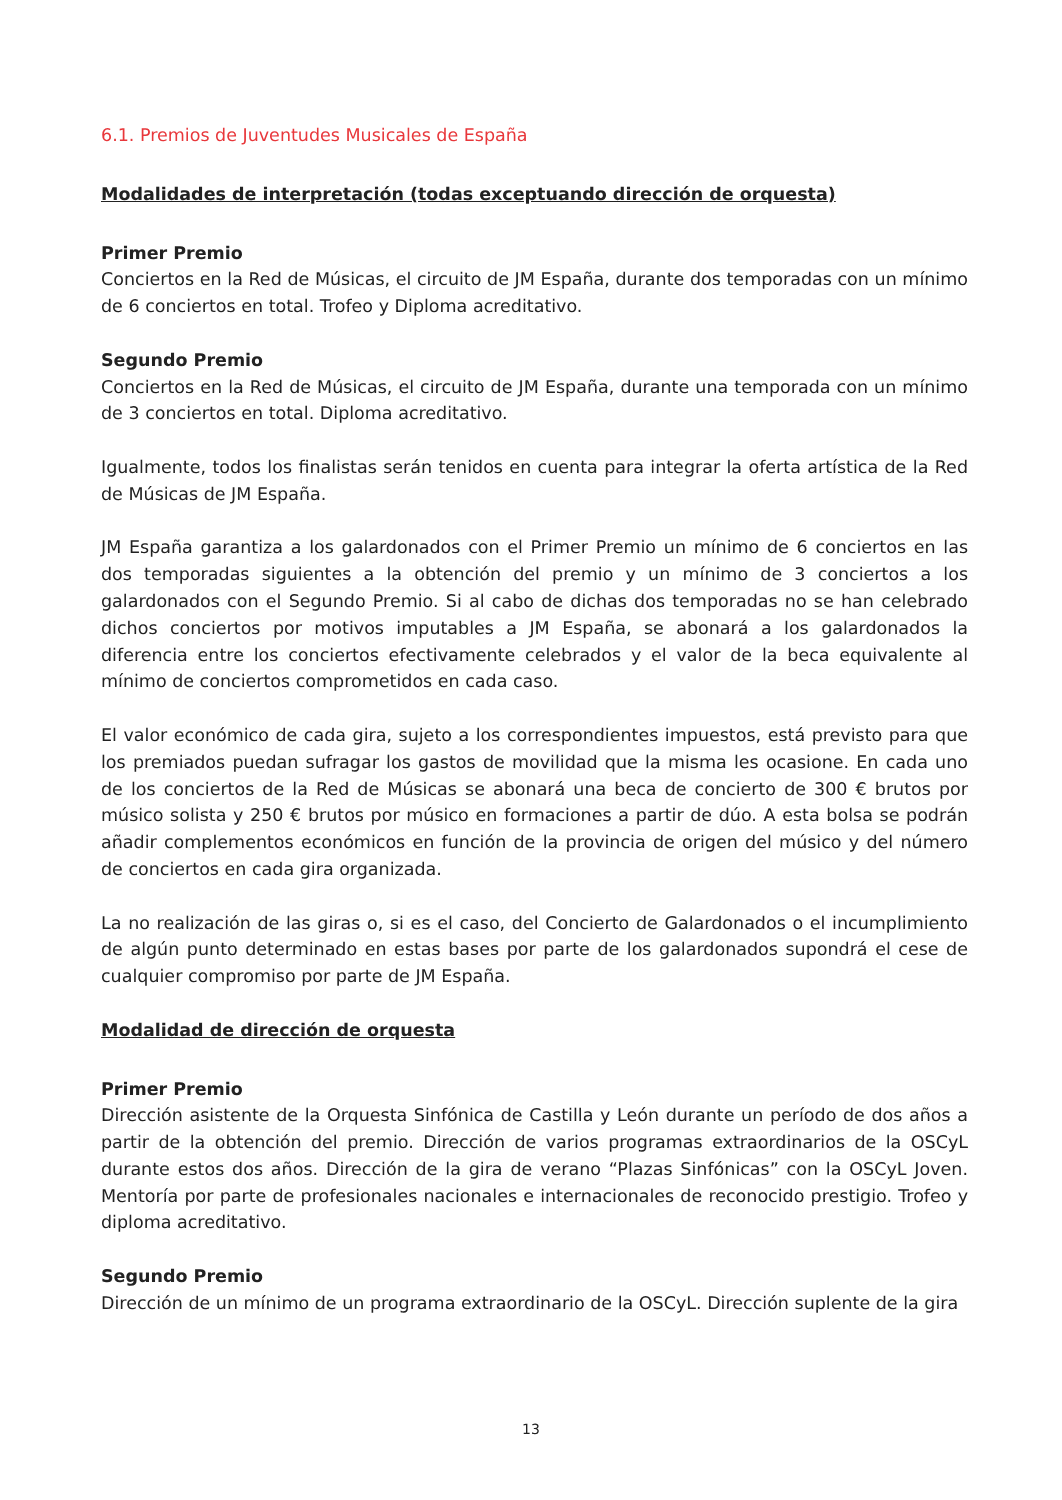6.1. Premios de Juventudes Musicales de España
Modalidades de interpretación (todas exceptuando dirección de orquesta)
Primer Premio
Conciertos en la Red de Músicas, el circuito de JM España, durante dos temporadas con un mínimo de 6 conciertos en total. Trofeo y Diploma acreditativo.
Segundo Premio
Conciertos en la Red de Músicas, el circuito de JM España, durante una temporada con un mínimo de 3 conciertos en total. Diploma acreditativo.
Igualmente, todos los finalistas serán tenidos en cuenta para integrar la oferta artística de la Red de Músicas de JM España.
JM España garantiza a los galardonados con el Primer Premio un mínimo de 6 conciertos en las dos temporadas siguientes a la obtención del premio y un mínimo de 3 conciertos a los galardonados con el Segundo Premio. Si al cabo de dichas dos temporadas no se han celebrado dichos conciertos por motivos imputables a JM España, se abonará a los galardonados la diferencia entre los conciertos efectivamente celebrados y el valor de la beca equivalente al mínimo de conciertos comprometidos en cada caso.
El valor económico de cada gira, sujeto a los correspondientes impuestos, está previsto para que los premiados puedan sufragar los gastos de movilidad que la misma les ocasione. En cada uno de los conciertos de la Red de Músicas se abonará una beca de concierto de 300 € brutos por músico solista y 250 € brutos por músico en formaciones a partir de dúo. A esta bolsa se podrán añadir complementos económicos en función de la provincia de origen del músico y del número de conciertos en cada gira organizada.
La no realización de las giras o, si es el caso, del Concierto de Galardonados o el incumplimiento de algún punto determinado en estas bases por parte de los galardonados supondrá el cese de cualquier compromiso por parte de JM España.
Modalidad de dirección de orquesta
Primer Premio
Dirección asistente de la Orquesta Sinfónica de Castilla y León durante un período de dos años a partir de la obtención del premio. Dirección de varios programas extraordinarios de la OSCyL durante estos dos años. Dirección de la gira de verano “Plazas Sinfónicas” con la OSCyL Joven. Mentoría por parte de profesionales nacionales e internacionales de reconocido prestigio. Trofeo y diploma acreditativo.
Segundo Premio
Dirección de un mínimo de un programa extraordinario de la OSCyL. Dirección suplente de la gira
13